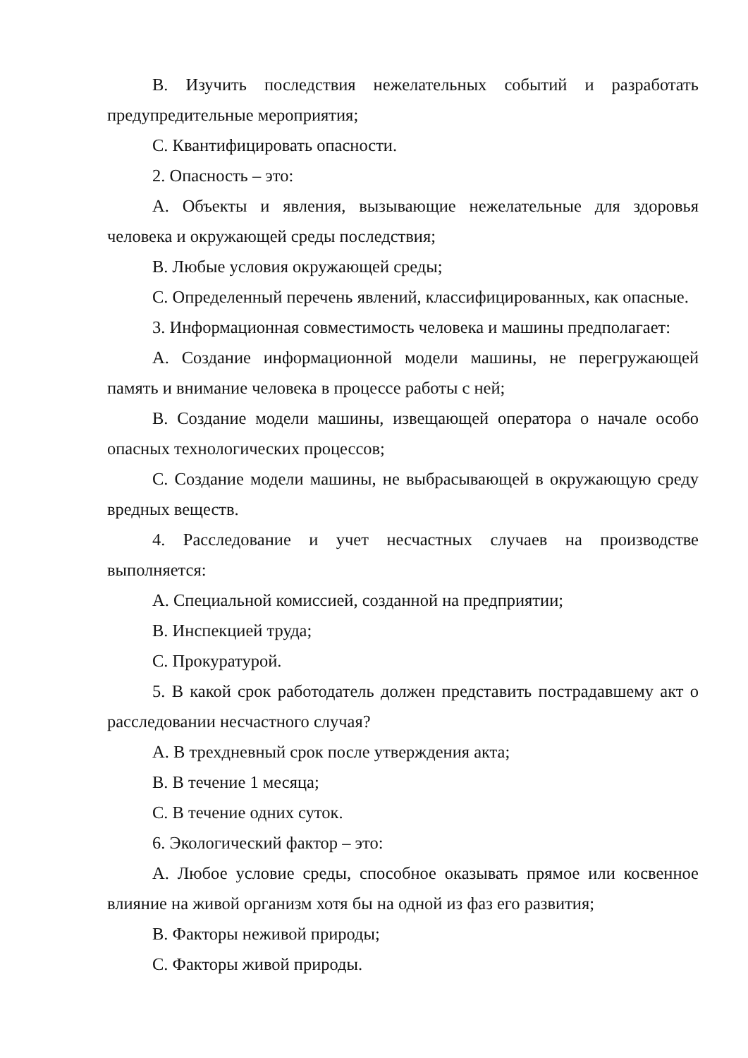B. Изучить последствия нежелательных событий и разработать предупредительные мероприятия;
C. Квантифицировать опасности.
2. Опасность – это:
A. Объекты и явления, вызывающие нежелательные для здоровья человека и окружающей среды последствия;
B. Любые условия окружающей среды;
C. Определенный перечень явлений, классифицированных, как опасные.
3. Информационная совместимость человека и машины предполагает:
A. Создание информационной модели машины, не перегружающей память и внимание человека в процессе работы с ней;
B. Создание модели машины, извещающей оператора о начале особо опасных технологических процессов;
C. Создание модели машины, не выбрасывающей в окружающую среду вредных веществ.
4. Расследование и учет несчастных случаев на производстве выполняется:
A. Специальной комиссией, созданной на предприятии;
B. Инспекцией труда;
C. Прокуратурой.
5. В какой срок работодатель должен представить пострадавшему акт о расследовании несчастного случая?
A. В трехдневный срок после утверждения акта;
B. В течение 1 месяца;
C. В течение одних суток.
6. Экологический фактор – это:
A. Любое условие среды, способное оказывать прямое или косвенное влияние на живой организм хотя бы на одной из фаз его развития;
B. Факторы неживой природы;
C. Факторы живой природы.